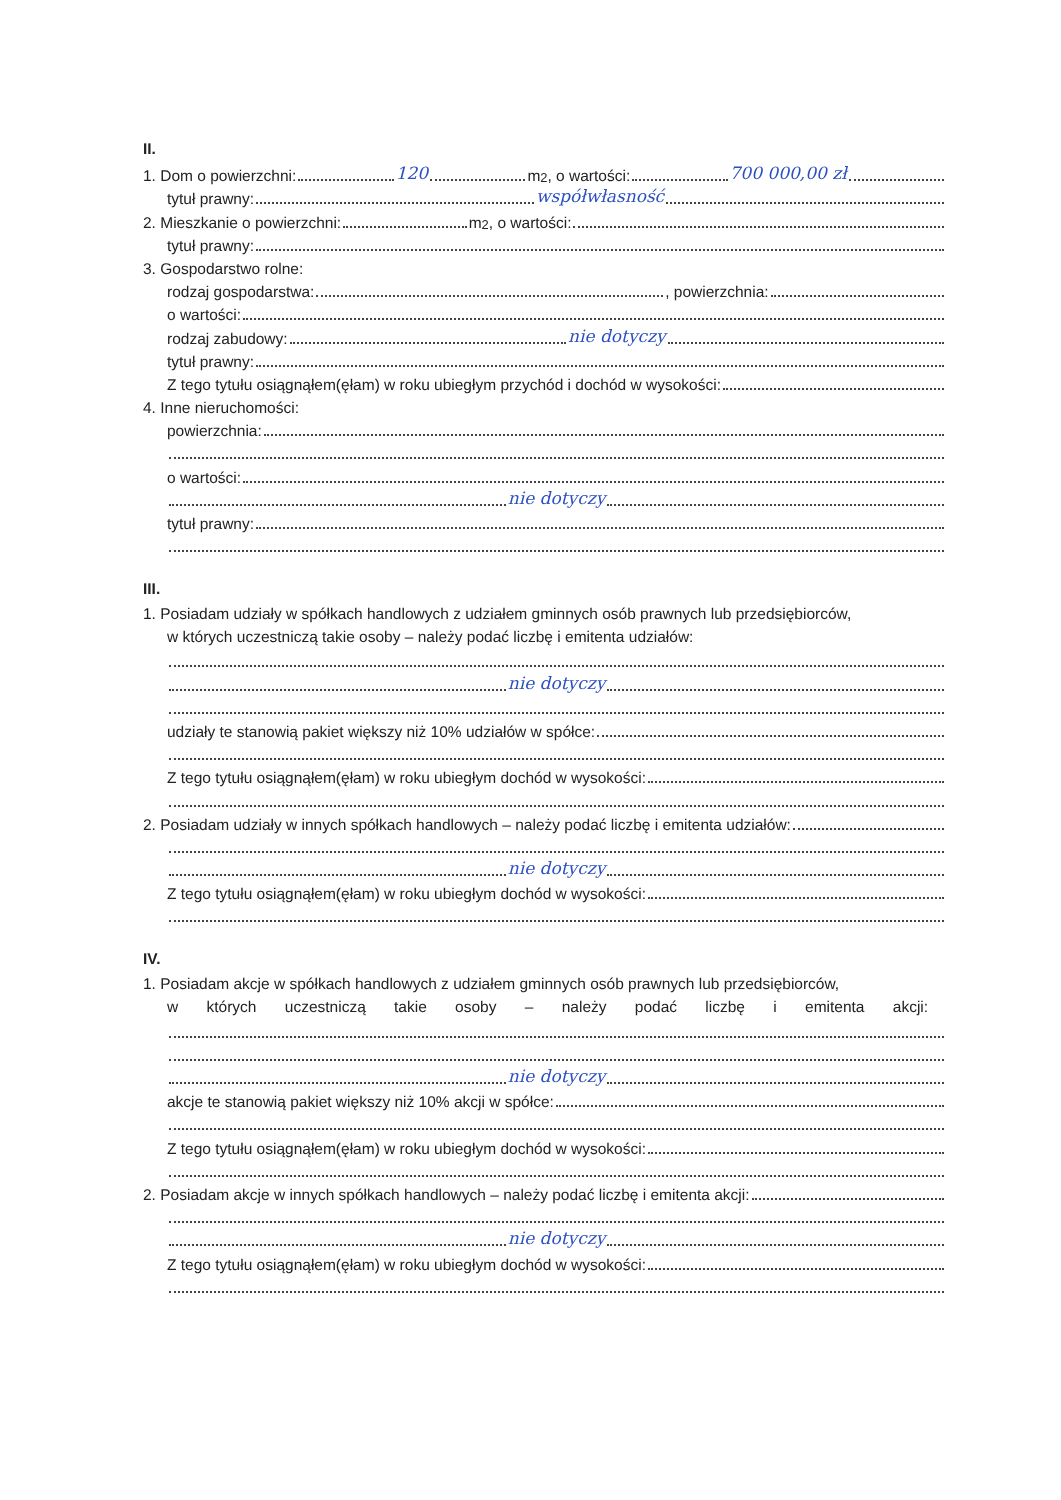II.
1. Dom o powierzchni: 120 m<sup>2</sup>, o wartości: 700 000,00 zł
tytuł prawny: współwłasność
2. Mieszkanie o powierzchni: m<sup>2</sup>, o wartości:
tytuł prawny:
3. Gospodarstwo rolne:
rodzaj gospodarstwa: , powierzchnia:
o wartości:
rodzaj zabudowy: nie dotyczy
tytuł prawny:
Z tego tytułu osiągnąłem(ęłam) w roku ubiegłym przychód i dochód w wysokości:
4. Inne nieruchomości:
powierzchnia:
o wartości:
nie dotyczy
tytuł prawny:
III.
1. Posiadam udziały w spółkach handlowych z udziałem gminnych osób prawnych lub przedsiębiorców,
w których uczestniczą takie osoby – należy podać liczbę i emitenta udziałów:
nie dotyczy
udziały te stanowią pakiet większy niż 10% udziałów w spółce:
Z tego tytułu osiągnąłem(ęłam) w roku ubiegłym dochód w wysokości:
2. Posiadam udziały w innych spółkach handlowych – należy podać liczbę i emitenta udziałów:
nie dotyczy
Z tego tytułu osiągnąłem(ęłam) w roku ubiegłym dochód w wysokości:
IV.
1. Posiadam akcje w spółkach handlowych z udziałem gminnych osób prawnych lub przedsiębiorców,
w których uczestniczą takie osoby – należy podać liczbę i emitenta akcji:
nie dotyczy
akcje te stanowią pakiet większy niż 10% akcji w spółce:
Z tego tytułu osiągnąłem(ęłam) w roku ubiegłym dochód w wysokości:
2. Posiadam akcje w innych spółkach handlowych – należy podać liczbę i emitenta akcji:
nie dotyczy
Z tego tytułu osiągnąłem(ęłam) w roku ubiegłym dochód w wysokości: